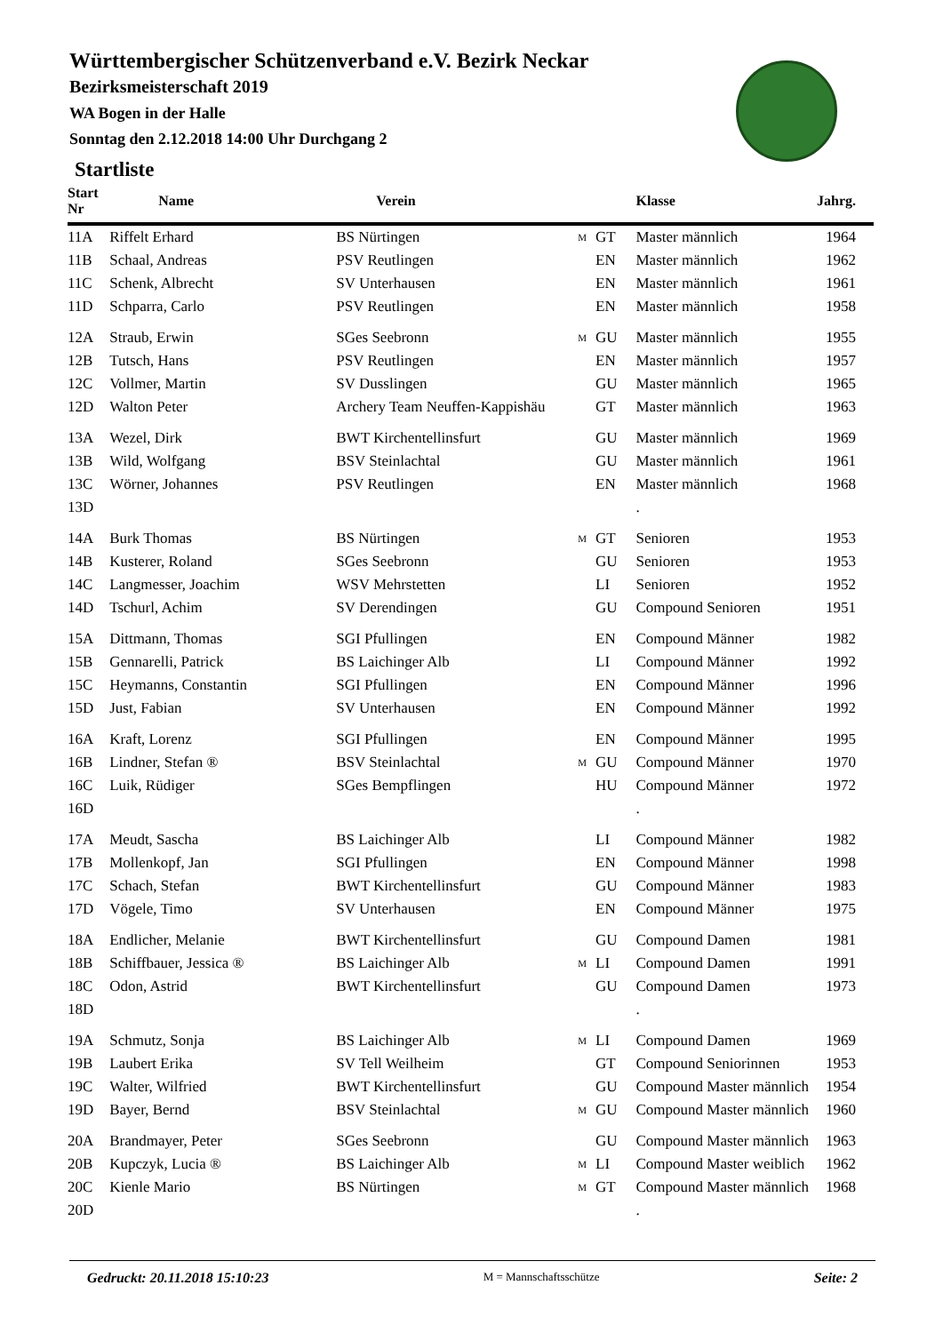Württembergischer Schützenverband e.V. Bezirk Neckar
Bezirksmeisterschaft 2019
WA Bogen in der Halle
Sonntag den 2.12.2018 14:00 Uhr Durchgang 2
Startliste
| Start Nr | Name | Verein | | | Klasse | Jahrg. |
| --- | --- | --- | --- | --- | --- | --- |
| 11A | Riffelt Erhard | BS Nürtingen | M | GT | Master männlich | 1964 |
| 11B | Schaal, Andreas | PSV Reutlingen | | EN | Master männlich | 1962 |
| 11C | Schenk, Albrecht | SV Unterhausen | | EN | Master männlich | 1961 |
| 11D | Schparra, Carlo | PSV Reutlingen | | EN | Master männlich | 1958 |
| 12A | Straub, Erwin | SGes Seebronn | M | GU | Master männlich | 1955 |
| 12B | Tutsch, Hans | PSV Reutlingen | | EN | Master männlich | 1957 |
| 12C | Vollmer, Martin | SV Dusslingen | | GU | Master männlich | 1965 |
| 12D | Walton Peter | Archery Team Neuffen-Kappishäu | | GT | Master männlich | 1963 |
| 13A | Wezel, Dirk | BWT Kirchentellinsfurt | | GU | Master männlich | 1969 |
| 13B | Wild, Wolfgang | BSV Steinlachtal | | GU | Master männlich | 1961 |
| 13C | Wörner, Johannes | PSV Reutlingen | | EN | Master männlich | 1968 |
| 13D | | | | | . | |
| 14A | Burk Thomas | BS Nürtingen | M | GT | Senioren | 1953 |
| 14B | Kusterer, Roland | SGes Seebronn | | GU | Senioren | 1953 |
| 14C | Langmesser, Joachim | WSV Mehrstetten | | LI | Senioren | 1952 |
| 14D | Tschurl, Achim | SV Derendingen | | GU | Compound Senioren | 1951 |
| 15A | Dittmann, Thomas | SGI Pfullingen | | EN | Compound Männer | 1982 |
| 15B | Gennarelli, Patrick | BS Laichinger Alb | | LI | Compound Männer | 1992 |
| 15C | Heymanns, Constantin | SGI Pfullingen | | EN | Compound Männer | 1996 |
| 15D | Just, Fabian | SV Unterhausen | | EN | Compound Männer | 1992 |
| 16A | Kraft, Lorenz | SGI Pfullingen | | EN | Compound Männer | 1995 |
| 16B | Lindner, Stefan ® | BSV Steinlachtal | M | GU | Compound Männer | 1970 |
| 16C | Luik, Rüdiger | SGes Bempflingen | | HU | Compound Männer | 1972 |
| 16D | | | | | . | |
| 17A | Meudt, Sascha | BS Laichinger Alb | | LI | Compound Männer | 1982 |
| 17B | Mollenkopf, Jan | SGI Pfullingen | | EN | Compound Männer | 1998 |
| 17C | Schach, Stefan | BWT Kirchentellinsfurt | | GU | Compound Männer | 1983 |
| 17D | Vögele, Timo | SV Unterhausen | | EN | Compound Männer | 1975 |
| 18A | Endlicher, Melanie | BWT Kirchentellinsfurt | | GU | Compound Damen | 1981 |
| 18B | Schiffbauer, Jessica ® | BS Laichinger Alb | M | LI | Compound Damen | 1991 |
| 18C | Odon, Astrid | BWT Kirchentellinsfurt | | GU | Compound Damen | 1973 |
| 18D | | | | | . | |
| 19A | Schmutz, Sonja | BS Laichinger Alb | M | LI | Compound Damen | 1969 |
| 19B | Laubert Erika | SV Tell Weilheim | | GT | Compound Seniorinnen | 1953 |
| 19C | Walter, Wilfried | BWT Kirchentellinsfurt | | GU | Compound Master männlich | 1954 |
| 19D | Bayer, Bernd | BSV Steinlachtal | M | GU | Compound Master männlich | 1960 |
| 20A | Brandmayer, Peter | SGes Seebronn | | GU | Compound Master männlich | 1963 |
| 20B | Kupczyk, Lucia ® | BS Laichinger Alb | M | LI | Compound Master weiblich | 1962 |
| 20C | Kienle Mario | BS Nürtingen | M | GT | Compound Master männlich | 1968 |
| 20D | | | | | . | |
Gedruckt: 20.11.2018 15:10:23 M = Mannschaftsschütze Seite: 2